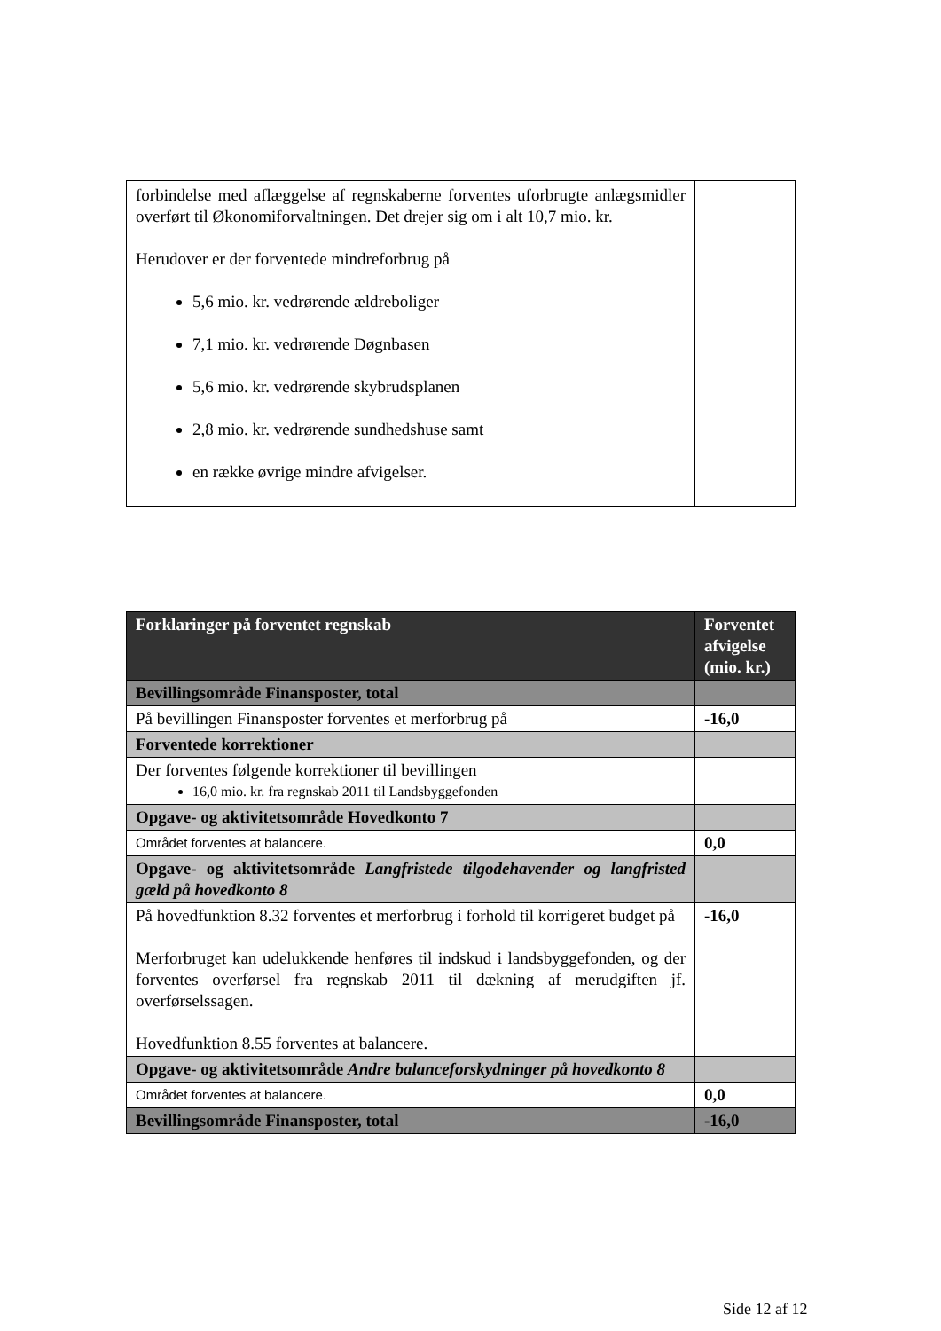| forbindelse med aflæggelse af regnskaberne forventes uforbrugte anlægsmidler overført til Økonomiforvaltningen. Det drejer sig om i alt 10,7 mio. kr. Herudover er der forventede mindreforbrug på 5,6 mio. kr. vedrørende ældreboliger 7,1 mio. kr. vedrørende Døgnbasen 5,6 mio. kr. vedrørende skybrudsplanen 2,8 mio. kr. vedrørende sundhedshuse samt en række øvrige mindre afvigelser. | |
| Forklaringer på forventet regnskab | Forventet afvigelse (mio. kr.) |
| --- | --- |
| Bevillingsområde Finansposter, total | |
| På bevillingen Finansposter forventes et merforbrug på | -16,0 |
| Forventede korrektioner | |
| Der forventes følgende korrektioner til bevillingen 16,0 mio. kr. fra regnskab 2011 til Landsbyggefonden | |
| Opgave- og aktivitetsområde Hovedkonto 7 | |
| Området forventes at balancere. | 0,0 |
| Opgave- og aktivitetsområde Langfristede tilgodehavender og langfristed gæld på hovedkonto 8 | |
| På hovedfunktion 8.32 forventes et merforbrug i forhold til korrigeret budget på Merforbruget kan udelukkende henføres til indskud i landsbyggefonden, og der forventes overførsel fra regnskab 2011 til dækning af merudgiften jf. overførselssagen. Hovedfunktion 8.55 forventes at balancere. | -16,0 |
| Opgave- og aktivitetsområde Andre balanceforskydninger på hovedkonto 8 | |
| Området forventes at balancere. | 0,0 |
| Bevillingsområde Finansposter, total | -16,0 |
Side 12 af 12